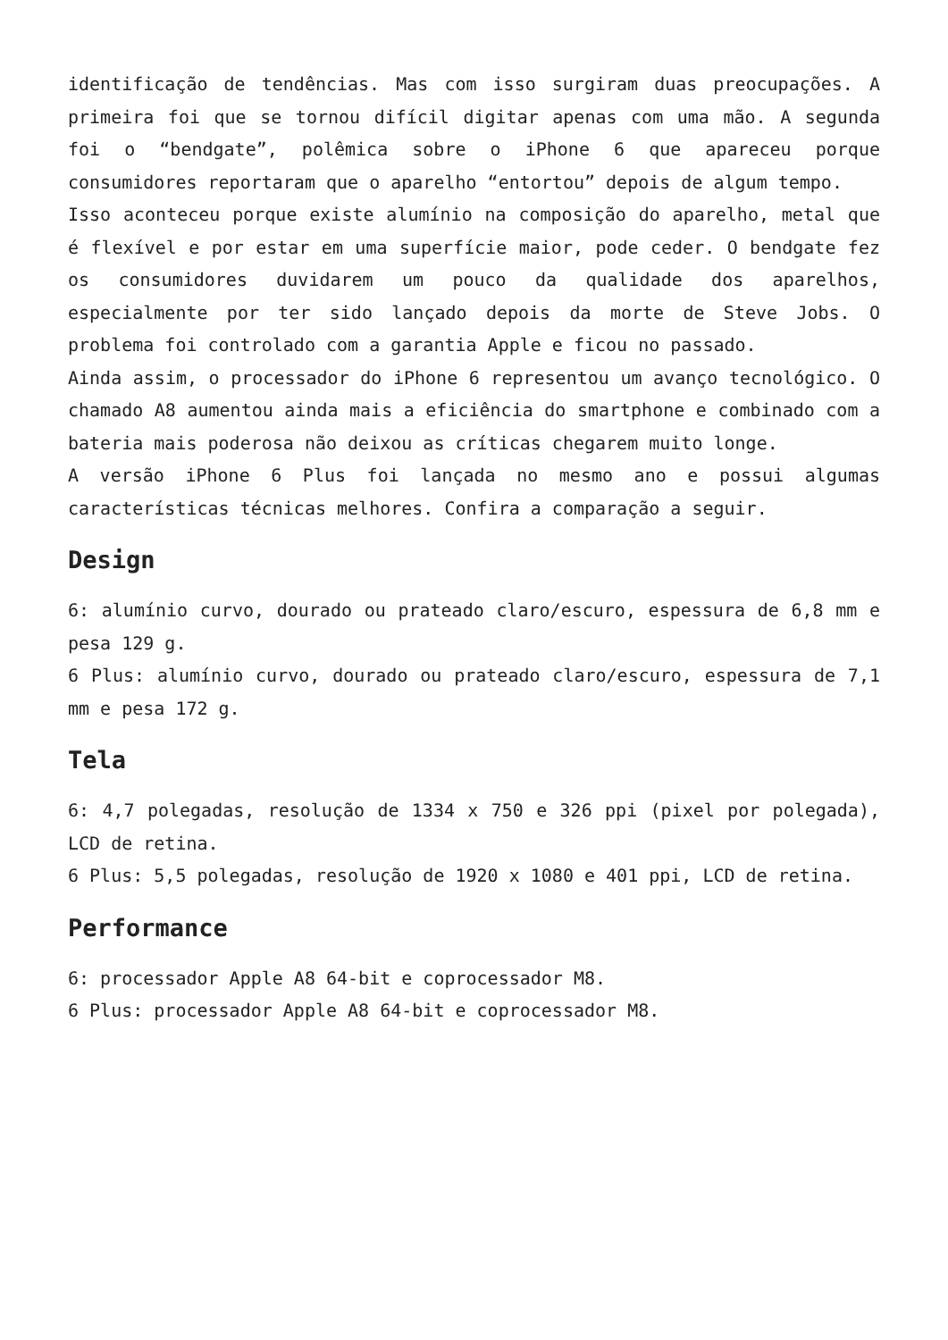identificação de tendências. Mas com isso surgiram duas preocupações. A primeira foi que se tornou difícil digitar apenas com uma mão. A segunda foi o “bendgate”, polêmica sobre o iPhone 6 que apareceu porque consumidores reportaram que o aparelho “entortou” depois de algum tempo.
Isso aconteceu porque existe alumínio na composição do aparelho, metal que é flexível e por estar em uma superfície maior, pode ceder. O bendgate fez os consumidores duvidarem um pouco da qualidade dos aparelhos, especialmente por ter sido lançado depois da morte de Steve Jobs. O problema foi controlado com a garantia Apple e ficou no passado.
Ainda assim, o processador do iPhone 6 representou um avanço tecnológico. O chamado A8 aumentou ainda mais a eficiência do smartphone e combinado com a bateria mais poderosa não deixou as críticas chegarem muito longe.
A versão iPhone 6 Plus foi lançada no mesmo ano e possui algumas características técnicas melhores. Confira a comparação a seguir.
Design
6: alumínio curvo, dourado ou prateado claro/escuro, espessura de 6,8 mm e pesa 129 g.
6 Plus: alumínio curvo, dourado ou prateado claro/escuro, espessura de 7,1 mm e pesa 172 g.
Tela
6: 4,7 polegadas, resolução de 1334 x 750 e 326 ppi (pixel por polegada), LCD de retina.
6 Plus: 5,5 polegadas, resolução de 1920 x 1080 e 401 ppi, LCD de retina.
Performance
6: processador Apple A8 64-bit e coprocessador M8.
6 Plus: processador Apple A8 64-bit e coprocessador M8.